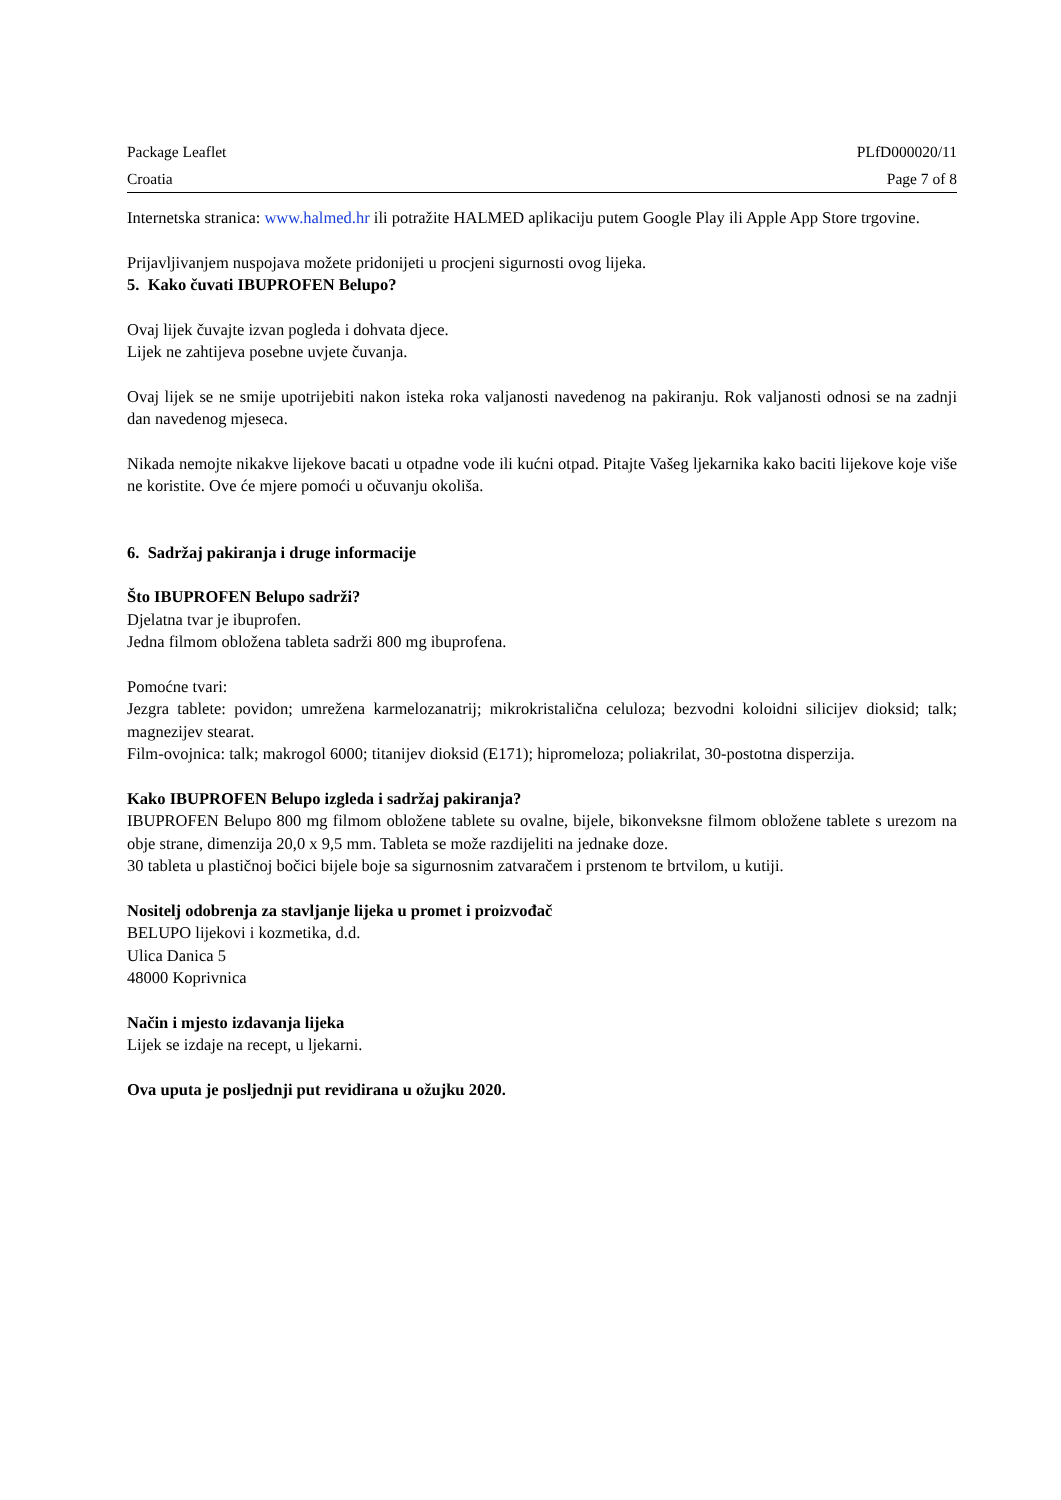Package Leaflet PLfD000020/11
Croatia Page 7 of 8
Internetska stranica: www.halmed.hr ili potražite HALMED aplikaciju putem Google Play ili Apple App Store trgovine.
Prijavljivanjem nuspojava možete pridonijeti u procjeni sigurnosti ovog lijeka.
5. Kako čuvati IBUPROFEN Belupo?
Ovaj lijek čuvajte izvan pogleda i dohvata djece.
Lijek ne zahtijeva posebne uvjete čuvanja.
Ovaj lijek se ne smije upotrijebiti nakon isteka roka valjanosti navedenog na pakiranju. Rok valjanosti odnosi se na zadnji dan navedenog mjeseca.
Nikada nemojte nikakve lijekove bacati u otpadne vode ili kućni otpad. Pitajte Vašeg ljekarnika kako baciti lijekove koje više ne koristite. Ove će mjere pomoći u očuvanju okoliša.
6. Sadržaj pakiranja i druge informacije
Što IBUPROFEN Belupo sadrži?
Djelatna tvar je ibuprofen.
Jedna filmom obložena tableta sadrži 800 mg ibuprofena.
Pomoćne tvari:
Jezgra tablete: povidon; umrežena karmelozanatrij; mikrokristalična celuloza; bezvodni koloidni silicijev dioksid; talk; magnezijev stearat.
Film-ovojnica: talk; makrogol 6000; titanijev dioksid (E171); hipromeloza; poliakrilat, 30-postotna disperzija.
Kako IBUPROFEN Belupo izgleda i sadržaj pakiranja?
IBUPROFEN Belupo 800 mg filmom obložene tablete su ovalne, bijele, bikonveksne filmom obložene tablete s urezom na obje strane, dimenzija 20,0 x 9,5 mm. Tableta se može razdijeliti na jednake doze.
30 tableta u plastičnoj bočici bijele boje sa sigurnosnim zatvaračem i prstenom te brtvilom, u kutiji.
Nositelj odobrenja za stavljanje lijeka u promet i proizvođač
BELUPO lijekovi i kozmetika, d.d.
Ulica Danica 5
48000 Koprivnica
Način i mjesto izdavanja lijeka
Lijek se izdaje na recept, u ljekarni.
Ova uputa je posljednji put revidirana u ožujku 2020.